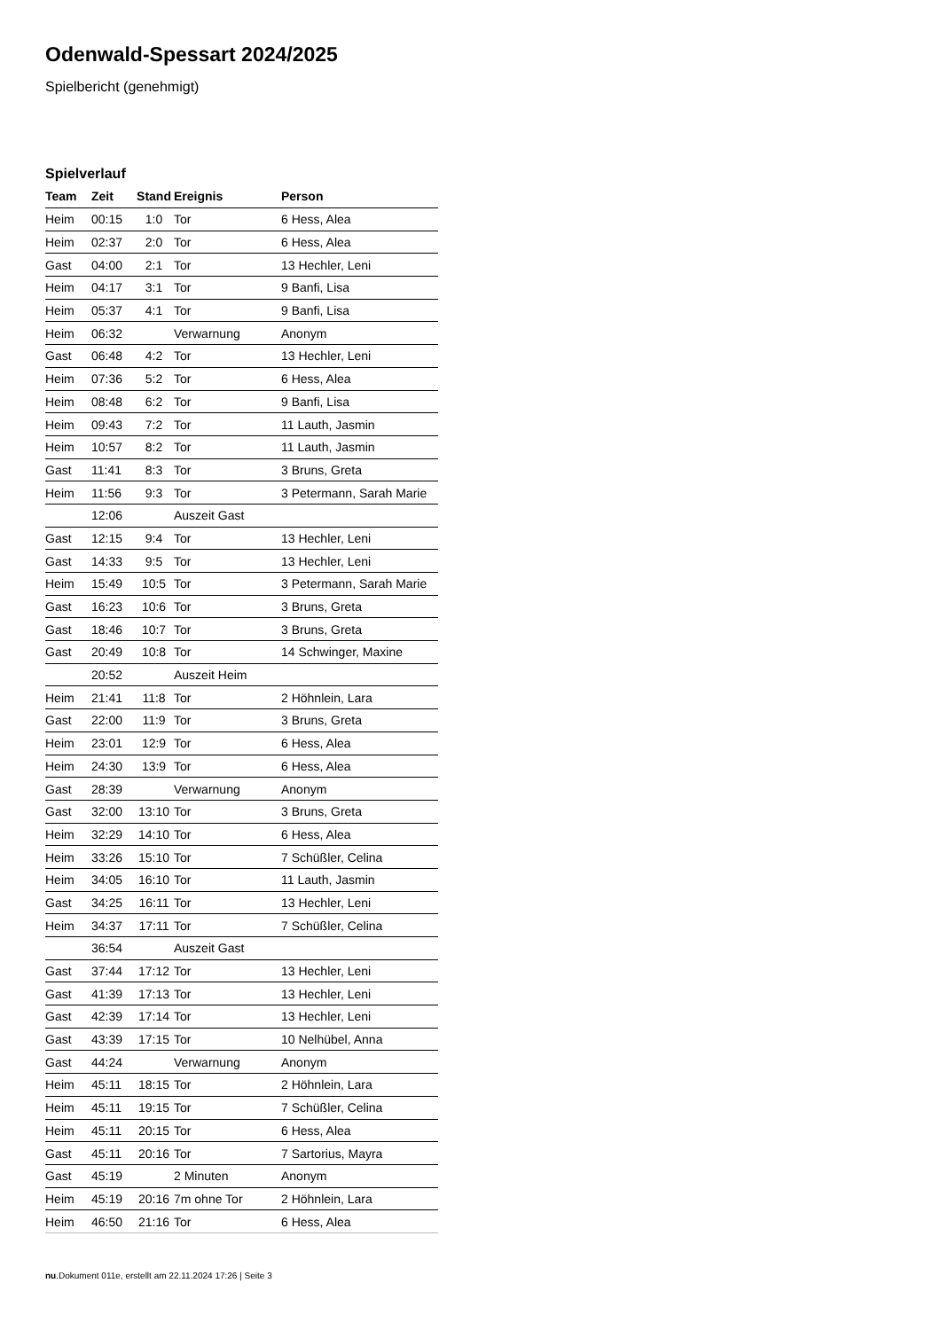Odenwald-Spessart 2024/2025
Spielbericht (genehmigt)
Spielverlauf
| Team | Zeit | Stand | Ereignis | Person |
| --- | --- | --- | --- | --- |
| Heim | 00:15 | 1:0 | Tor | 6 Hess, Alea |
| Heim | 02:37 | 2:0 | Tor | 6 Hess, Alea |
| Gast | 04:00 | 2:1 | Tor | 13 Hechler, Leni |
| Heim | 04:17 | 3:1 | Tor | 9 Banfi, Lisa |
| Heim | 05:37 | 4:1 | Tor | 9 Banfi, Lisa |
| Heim | 06:32 | | Verwarnung | Anonym |
| Gast | 06:48 | 4:2 | Tor | 13 Hechler, Leni |
| Heim | 07:36 | 5:2 | Tor | 6 Hess, Alea |
| Heim | 08:48 | 6:2 | Tor | 9 Banfi, Lisa |
| Heim | 09:43 | 7:2 | Tor | 11 Lauth, Jasmin |
| Heim | 10:57 | 8:2 | Tor | 11 Lauth, Jasmin |
| Gast | 11:41 | 8:3 | Tor | 3 Bruns, Greta |
| Heim | 11:56 | 9:3 | Tor | 3 Petermann, Sarah Marie |
| | 12:06 | | Auszeit Gast | |
| Gast | 12:15 | 9:4 | Tor | 13 Hechler, Leni |
| Gast | 14:33 | 9:5 | Tor | 13 Hechler, Leni |
| Heim | 15:49 | 10:5 | Tor | 3 Petermann, Sarah Marie |
| Gast | 16:23 | 10:6 | Tor | 3 Bruns, Greta |
| Gast | 18:46 | 10:7 | Tor | 3 Bruns, Greta |
| Gast | 20:49 | 10:8 | Tor | 14 Schwinger, Maxine |
| | 20:52 | | Auszeit Heim | |
| Heim | 21:41 | 11:8 | Tor | 2 Höhnlein, Lara |
| Gast | 22:00 | 11:9 | Tor | 3 Bruns, Greta |
| Heim | 23:01 | 12:9 | Tor | 6 Hess, Alea |
| Heim | 24:30 | 13:9 | Tor | 6 Hess, Alea |
| Gast | 28:39 | | Verwarnung | Anonym |
| Gast | 32:00 | 13:10 | Tor | 3 Bruns, Greta |
| Heim | 32:29 | 14:10 | Tor | 6 Hess, Alea |
| Heim | 33:26 | 15:10 | Tor | 7 Schüßler, Celina |
| Heim | 34:05 | 16:10 | Tor | 11 Lauth, Jasmin |
| Gast | 34:25 | 16:11 | Tor | 13 Hechler, Leni |
| Heim | 34:37 | 17:11 | Tor | 7 Schüßler, Celina |
| | 36:54 | | Auszeit Gast | |
| Gast | 37:44 | 17:12 | Tor | 13 Hechler, Leni |
| Gast | 41:39 | 17:13 | Tor | 13 Hechler, Leni |
| Gast | 42:39 | 17:14 | Tor | 13 Hechler, Leni |
| Gast | 43:39 | 17:15 | Tor | 10 Nelhübel, Anna |
| Gast | 44:24 | | Verwarnung | Anonym |
| Heim | 45:11 | 18:15 | Tor | 2 Höhnlein, Lara |
| Heim | 45:11 | 19:15 | Tor | 7 Schüßler, Celina |
| Heim | 45:11 | 20:15 | Tor | 6 Hess, Alea |
| Gast | 45:11 | 20:16 | Tor | 7 Sartorius, Mayra |
| Gast | 45:19 | | 2 Minuten | Anonym |
| Heim | 45:19 | 20:16 | 7m ohne Tor | 2 Höhnlein, Lara |
| Heim | 46:50 | 21:16 | Tor | 6 Hess, Alea |
nu.Dokument 011e, erstellt am 22.11.2024 17:26 | Seite 3